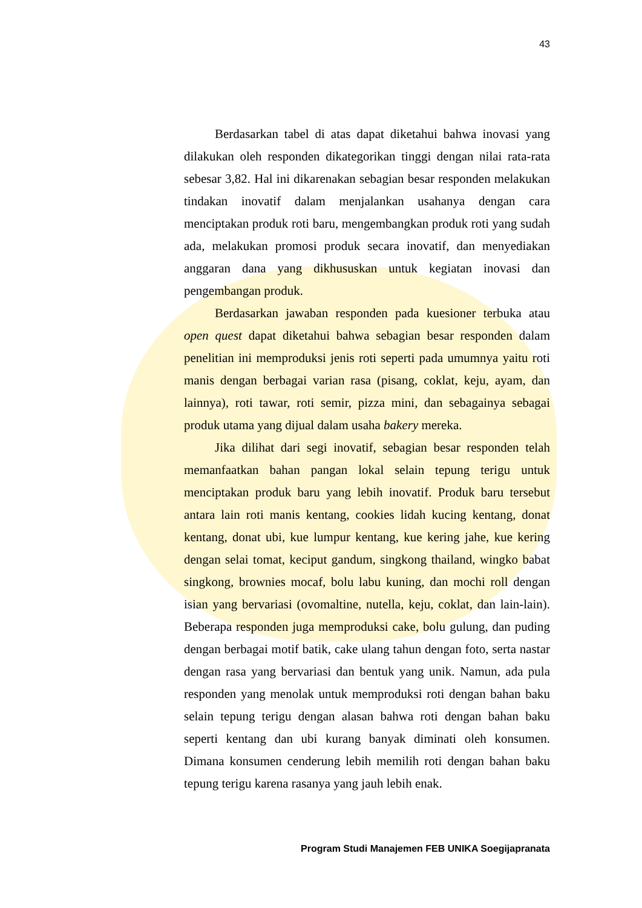43
Berdasarkan tabel di atas dapat diketahui bahwa inovasi yang dilakukan oleh responden dikategorikan tinggi dengan nilai rata-rata sebesar 3,82. Hal ini dikarenakan sebagian besar responden melakukan tindakan inovatif dalam menjalankan usahanya dengan cara menciptakan produk roti baru, mengembangkan produk roti yang sudah ada, melakukan promosi produk secara inovatif, dan menyediakan anggaran dana yang dikhususkan untuk kegiatan inovasi dan pengembangan produk.
Berdasarkan jawaban responden pada kuesioner terbuka atau open quest dapat diketahui bahwa sebagian besar responden dalam penelitian ini memproduksi jenis roti seperti pada umumnya yaitu roti manis dengan berbagai varian rasa (pisang, coklat, keju, ayam, dan lainnya), roti tawar, roti semir, pizza mini, dan sebagainya sebagai produk utama yang dijual dalam usaha bakery mereka.
Jika dilihat dari segi inovatif, sebagian besar responden telah memanfaatkan bahan pangan lokal selain tepung terigu untuk menciptakan produk baru yang lebih inovatif. Produk baru tersebut antara lain roti manis kentang, cookies lidah kucing kentang, donat kentang, donat ubi, kue lumpur kentang, kue kering jahe, kue kering dengan selai tomat, keciput gandum, singkong thailand, wingko babat singkong, brownies mocaf, bolu labu kuning, dan mochi roll dengan isian yang bervariasi (ovomaltine, nutella, keju, coklat, dan lain-lain). Beberapa responden juga memproduksi cake, bolu gulung, dan puding dengan berbagai motif batik, cake ulang tahun dengan foto, serta nastar dengan rasa yang bervariasi dan bentuk yang unik. Namun, ada pula responden yang menolak untuk memproduksi roti dengan bahan baku selain tepung terigu dengan alasan bahwa roti dengan bahan baku seperti kentang dan ubi kurang banyak diminati oleh konsumen. Dimana konsumen cenderung lebih memilih roti dengan bahan baku tepung terigu karena rasanya yang jauh lebih enak.
Program Studi Manajemen FEB UNIKA Soegijapranata